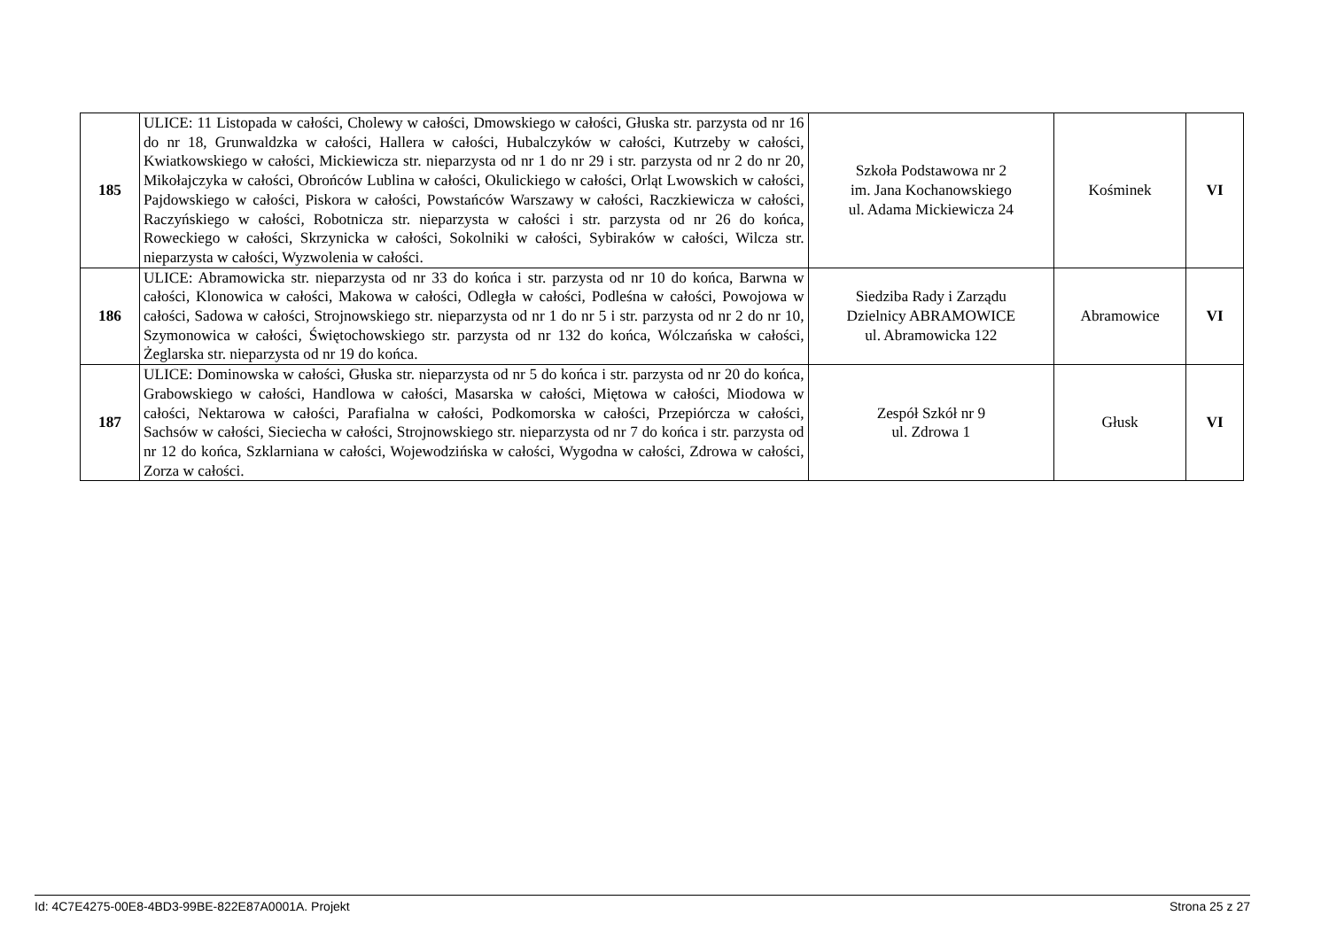| 185 | ULICE: 11 Listopada w całości, Cholewy w całości, Dmowskiego w całości, Głuska str. parzysta od nr 16 do nr 18, Grunwaldzka w całości, Hallera w całości, Hubalczyków w całości, Kutrzeby w całości, Kwiatkowskiego w całości, Mickiewicza str. nieparzysta od nr 1 do nr 29 i str. parzysta od nr 2 do nr 20, Mikołajczyka w całości, Obrońców Lublina w całości, Okulickiego w całości, Orląt Lwowskich w całości, Pajdowskiego w całości, Piskora w całości, Powstańców Warszawy w całości, Raczkiewicza w całości, Raczyńskiego w całości, Robotnicza str. nieparzysta w całości i str. parzysta od nr 26 do końca, Roweckiego w całości, Skrzynicka w całości, Sokolniki w całości, Sybiraków w całości, Wilcza str. nieparzysta w całości, Wyzwolenia w całości. | Szkoła Podstawowa nr 2 im. Jana Kochanowskiego ul. Adama Mickiewicza 24 | Kośminek | VI |
| 186 | ULICE: Abramowicka str. nieparzysta od nr 33 do końca i str. parzysta od nr 10 do końca, Barwna w całości, Klonowica w całości, Makowa w całości, Odległa w całości, Podleśna w całości, Powojowa w całości, Sadowa w całości, Strojnowskiego str. nieparzysta od nr 1 do nr 5 i str. parzysta od nr 2 do nr 10, Szymonowica w całości, Świętochowskiego str. parzysta od nr 132 do końca, Wólczańska w całości, Żeglarska str. nieparzysta od nr 19 do końca. | Siedziba Rady i Zarządu Dzielnicy ABRAMOWICE ul. Abramowicka 122 | Abramowice | VI |
| 187 | ULICE: Dominowska w całości, Głuska str. nieparzysta od nr 5 do końca i str. parzysta od nr 20 do końca, Grabowskiego w całości, Handlowa w całości, Masarska w całości, Miętowa w całości, Miodowa w całości, Nektarowa w całości, Parafialna w całości, Podkomorska w całości, Przepiórcza w całości, Sachsów w całości, Sieciecha w całości, Strojnowskiego str. nieparzysta od nr 7 do końca i str. parzysta od nr 12 do końca, Szklarniana w całości, Wojewodzińska w całości, Wygodna w całości, Zdrowa w całości, Zorza w całości. | Zespół Szkół nr 9 ul. Zdrowa 1 | Głusk | VI |
Id: 4C7E4275-00E8-4BD3-99BE-822E87A0001A. Projekt Strona 25 z 27